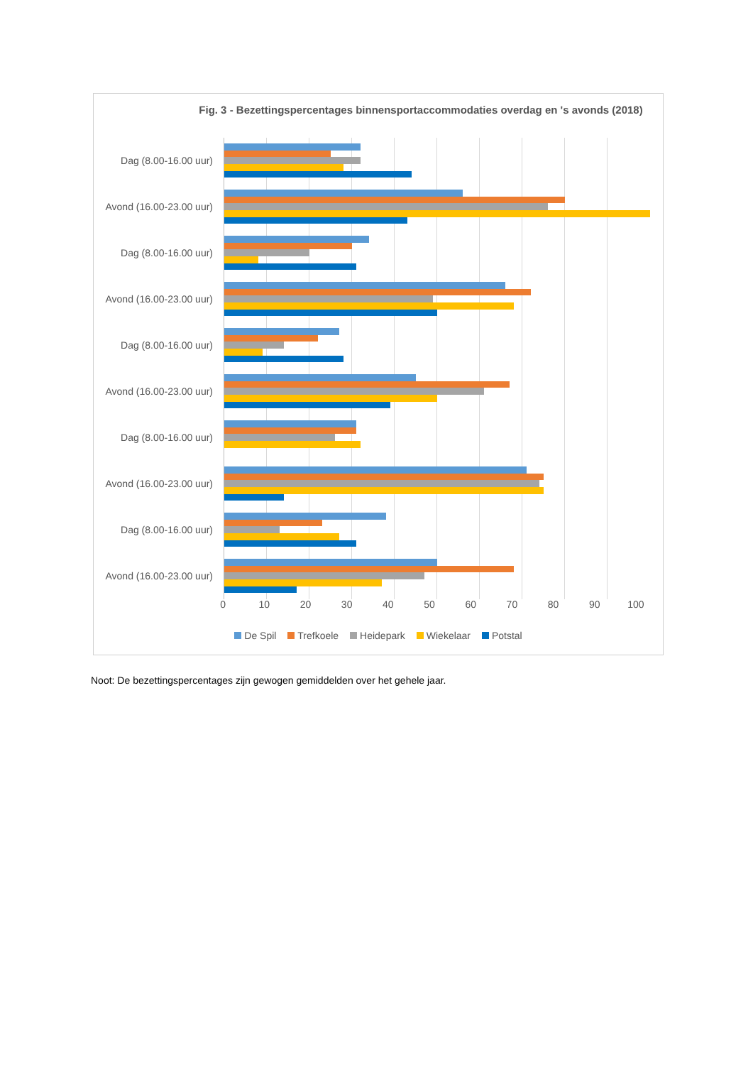Fig. 3 - Bezettingspercentages binnensportaccommodaties overdag en 's avonds (2018)
Dag (8.00-16.00 uur)
Avond (16.00-23.00 uur)
Dag (8.00-16.00 uur)
Avond (16.00-23.00 uur)
Dag (8.00-16.00 uur)
Avond (16.00-23.00 uur)
Dag (8.00-16.00 uur)
Avond (16.00-23.00 uur)
Dag (8.00-16.00 uur)
Avond (16.00-23.00 uur)
0 10 20 30 40 50 60 70 80 90 100
De Spil Trefkoele Heidepark Wiekelaar Potstal
Noot: De bezettingspercentages zijn gewogen gemiddelden over het gehele jaar.